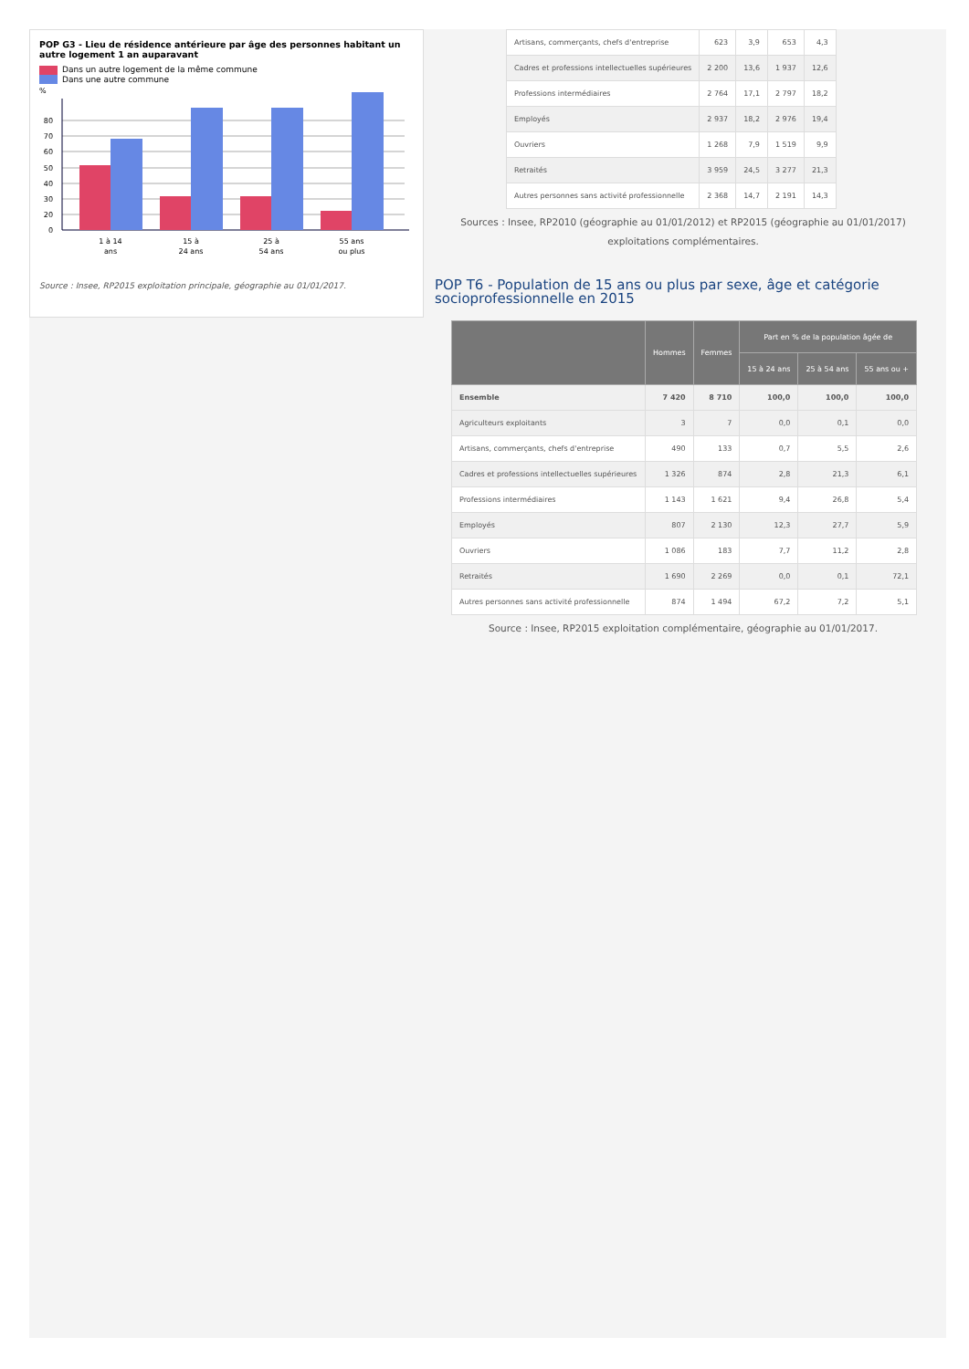POP G3 - Lieu de résidence antérieure par âge des personnes habitant un autre logement 1 an auparavant
Dans un autre logement de la même commune
Dans une autre commune
%
80
70
60
50
40
30
20
0
1 à 14
ans
15 à
24 ans
25 à
54 ans
55 ans
ou plus
Source : Insee, RP2015 exploitation principale, géographie au 01/01/2017.
| Artisans, commerçants, chefs d'entreprise | 623 | 3,9 | 653 | 4,3 |
| Cadres et professions intellectuelles supérieures | 2 200 | 13,6 | 1 937 | 12,6 |
| Professions intermédiaires | 2 764 | 17,1 | 2 797 | 18,2 |
| Employés | 2 937 | 18,2 | 2 976 | 19,4 |
| Ouvriers | 1 268 | 7,9 | 1 519 | 9,9 |
| Retraités | 3 959 | 24,5 | 3 277 | 21,3 |
| Autres personnes sans activité professionnelle | 2 368 | 14,7 | 2 191 | 14,3 |
Sources : Insee, RP2010 (géographie au 01/01/2012) et RP2015 (géographie au 01/01/2017) exploitations complémentaires.
POP T6 - Population de 15 ans ou plus par sexe, âge et catégorie socioprofessionnelle en 2015
| | Hommes | Femmes | Part en % de la population âgée de | | |
| --- | --- | --- | --- | --- | --- |
| | | | 15 à 24 ans | 25 à 54 ans | 55 ans ou + |
| Ensemble | 7 420 | 8 710 | 100,0 | 100,0 | 100,0 |
| Agriculteurs exploitants | 3 | 7 | 0,0 | 0,1 | 0,0 |
| Artisans, commerçants, chefs d'entreprise | 490 | 133 | 0,7 | 5,5 | 2,6 |
| Cadres et professions intellectuelles supérieures | 1 326 | 874 | 2,8 | 21,3 | 6,1 |
| Professions intermédiaires | 1 143 | 1 621 | 9,4 | 26,8 | 5,4 |
| Employés | 807 | 2 130 | 12,3 | 27,7 | 5,9 |
| Ouvriers | 1 086 | 183 | 7,7 | 11,2 | 2,8 |
| Retraités | 1 690 | 2 269 | 0,0 | 0,1 | 72,1 |
| Autres personnes sans activité professionnelle | 874 | 1 494 | 67,2 | 7,2 | 5,1 |
Source : Insee, RP2015 exploitation complémentaire, géographie au 01/01/2017.